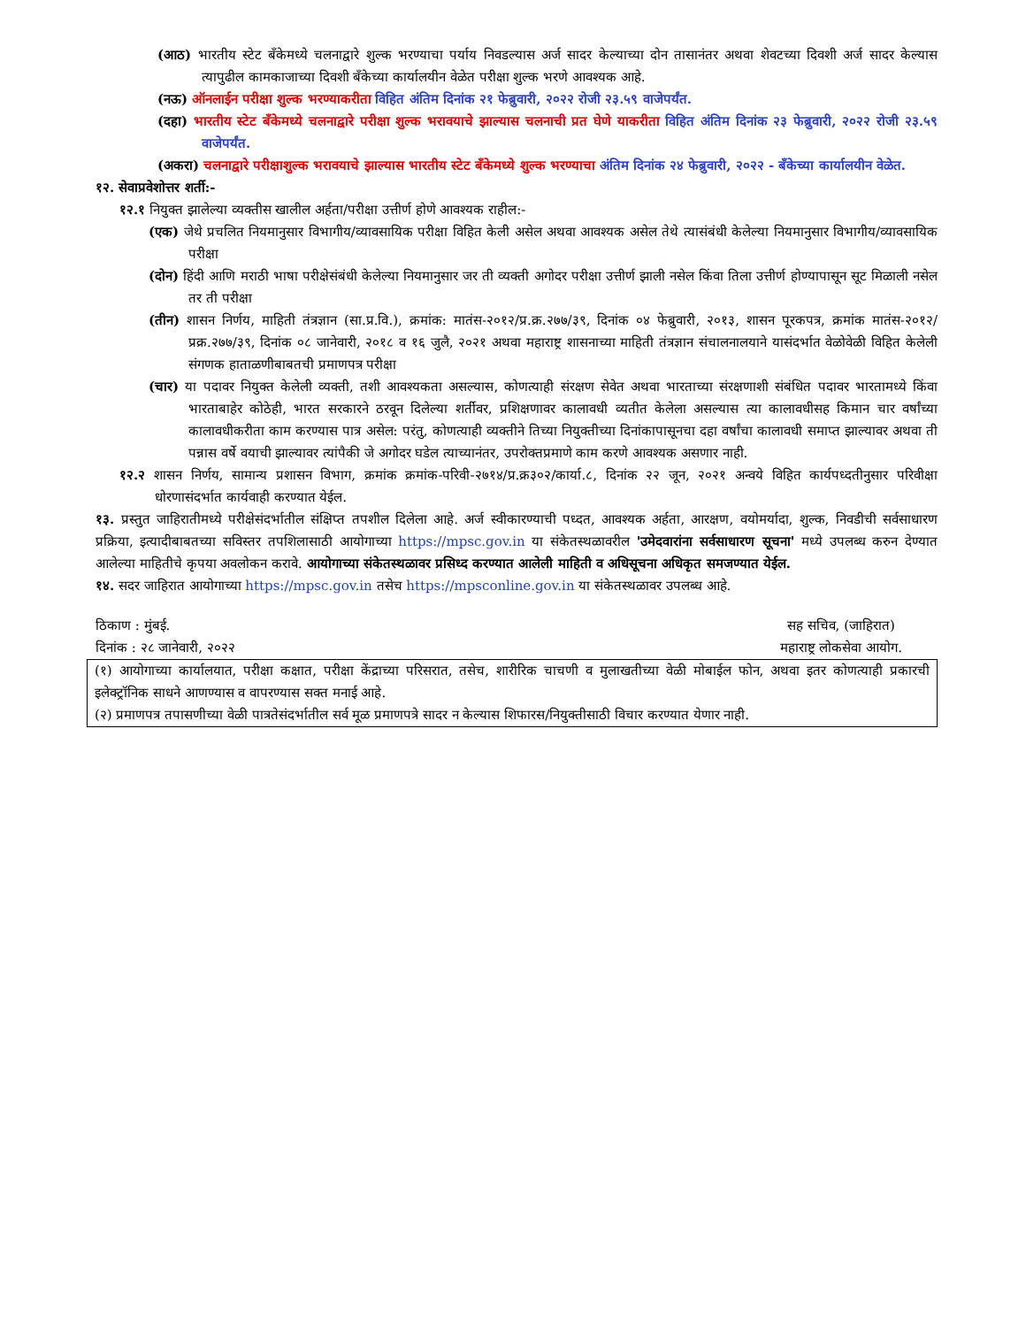(आठ) भारतीय स्टेट बँकेमध्ये चलनाद्वारे शुल्क भरण्याचा पर्याय निवडल्यास अर्ज सादर केल्याच्या दोन तासानंतर अथवा शेवटच्या दिवशी अर्ज सादर केल्यास त्यापुढील कामकाजाच्या दिवशी बँकेच्या कार्यालयीन वेळेत परीक्षा शुल्क भरणे आवश्यक आहे.
(नऊ) ऑनलाईन परीक्षा शुल्क भरण्याकरीता विहित अंतिम दिनांक २१ फेब्रुवारी, २०२२ रोजी २३.५९ वाजेपर्यंत.
(दहा) भारतीय स्टेट बँकेमध्ये चलनाद्वारे परीक्षा शुल्क भरावयाचे झाल्यास चलनाची प्रत घेणे याकरीता विहित अंतिम दिनांक २३ फेब्रुवारी, २०२२ रोजी २३.५९ वाजेपर्यंत.
(अकरा) चलनाद्वारे परीक्षाशुल्क भरावयाचे झाल्यास भारतीय स्टेट बँकेमध्ये शुल्क भरण्याचा अंतिम दिनांक २४ फेब्रुवारी, २०२२ - बँकेच्या कार्यालयीन वेळेत.
१२. सेवाप्रवेशोत्तर शर्ती:-
१२.१ नियुक्त झालेल्या व्यक्तीस खालील अर्हता/परीक्षा उत्तीर्ण होणे आवश्यक राहील:-
(एक) जेथे प्रचलित नियमानुसार विभागीय/व्यावसायिक परीक्षा विहित केली असेल अथवा आवश्यक असेल तेथे त्यासंबंधी केलेल्या नियमानुसार विभागीय/व्यावसायिक परीक्षा
(दोन) हिंदी आणि मराठी भाषा परीक्षेसंबंधी केलेल्या नियमानुसार जर ती व्यक्ती अगोदर परीक्षा उत्तीर्ण झाली नसेल किंवा तिला उत्तीर्ण होण्यापासून सूट मिळाली नसेल तर ती परीक्षा
(तीन) शासन निर्णय, माहिती तंत्रज्ञान (सा.प्र.वि.), क्रमांक: मातंस-२०१२/प्र.क्र.२७७/३९, दिनांक ०४ फेब्रुवारी, २०१३, शासन पूरकपत्र, क्रमांक मातंस-२०१२/प्रक्र.२७७/३९, दिनांक ०८ जानेवारी, २०१८ व १६ जुलै, २०२१ अथवा महाराष्ट्र शासनाच्या माहिती तंत्रज्ञान संचालनालयाने यासंदर्भात वेळोवेळी विहित केलेली संगणक हाताळणीबाबतची प्रमाणपत्र परीक्षा
(चार) या पदावर नियुक्त केलेली व्यक्ती, तशी आवश्यकता असल्यास, कोणत्याही संरक्षण सेवेत अथवा भारताच्या संरक्षणाशी संबंधित पदावर भारतामध्ये किंवा भारताबाहेर कोठेही, भारत सरकारने ठरवून दिलेल्या शर्तीवर, प्रशिक्षणावर कालावधी व्यतीत केलेला असल्यास त्या कालावधीसह किमान चार वर्षांच्या कालावधीकरीता काम करण्यास पात्र असेल: परंतु, कोणत्याही व्यक्तीने तिच्या नियुक्तीच्या दिनांकापासूनचा दहा वर्षांचा कालावधी समाप्त झाल्यावर अथवा ती पन्नास वर्षे वयाची झाल्यावर त्यांपैकी जे अगोदर घडेल त्याच्यानंतर, उपरोक्तप्रमाणे काम करणे आवश्यक असणार नाही.
१२.२ शासन निर्णय, सामान्य प्रशासन विभाग, क्रमांक क्रमांक-परिवी-२७१४/प्र.क्र३०२/कार्या.८, दिनांक २२ जून, २०२१ अन्वये विहित कार्यपध्दतीनुसार परिवीक्षा धोरणासंदर्भात कार्यवाही करण्यात येईल.
१३. प्रस्तुत जाहिरातीमध्ये परीक्षेसंदर्भातील संक्षिप्त तपशील दिलेला आहे. अर्ज स्वीकारण्याची पध्दत, आवश्यक अर्हता, आरक्षण, वयोमर्यादा, शुल्क, निवडीची सर्वसाधारण प्रक्रिया, इत्यादीबाबतच्या सविस्तर तपशिलासाठी आयोगाच्या https://mpsc.gov.in या संकेतस्थळावरील 'उमेदवारांना सर्वसाधारण सूचना' मध्ये उपलब्ध करुन देण्यात आलेल्या माहितीचे कृपया अवलोकन करावे. आयोगाच्या संकेतस्थळावर प्रसिध्द करण्यात आलेली माहिती व अधिसूचना अधिकृत समजण्यात येईल.
१४. सदर जाहिरात आयोगाच्या https://mpsc.gov.in तसेच https://mpsconline.gov.in या संकेतस्थळावर उपलब्ध आहे.
ठिकाण : मुंबई.
दिनांक : २८ जानेवारी, २०२२
सह सचिव, (जाहिरात)
महाराष्ट्र लोकसेवा आयोग.
(१) आयोगाच्या कार्यालयात, परीक्षा कक्षात, परीक्षा केंद्राच्या परिसरात, तसेच, शारीरिक चाचणी व मुलाखतीच्या वेळी मोबाईल फोन, अथवा इतर कोणत्याही प्रकारची इलेक्ट्रॉनिक साधने आणण्यास व वापरण्यास सक्त मनाई आहे.
(२) प्रमाणपत्र तपासणीच्या वेळी पात्रतेसंदर्भातील सर्व मूळ प्रमाणपत्रे सादर न केल्यास शिफारस/नियुक्तीसाठी विचार करण्यात येणार नाही.